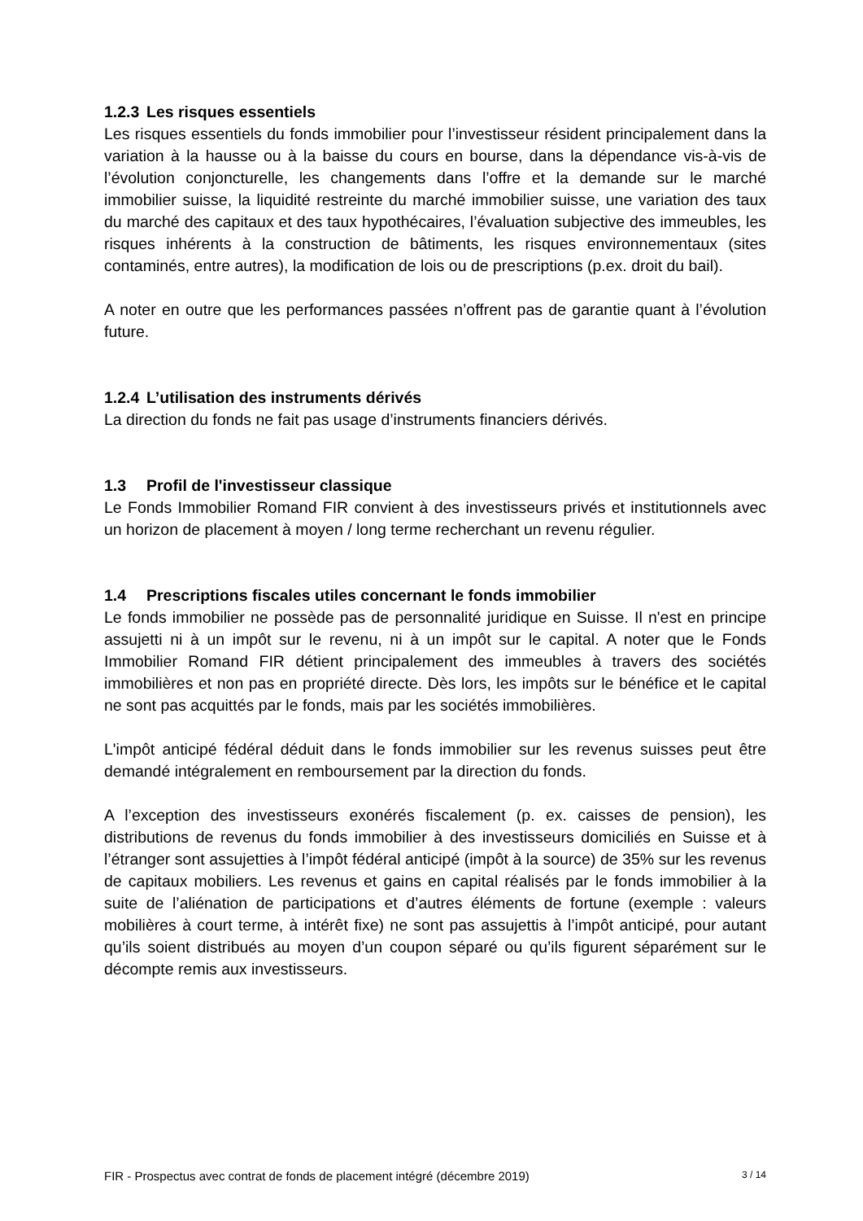1.2.3 Les risques essentiels
Les risques essentiels du fonds immobilier pour l’investisseur résident principalement dans la variation à la hausse ou à la baisse du cours en bourse, dans la dépendance vis-à-vis de l’évolution conjoncturelle, les changements dans l’offre et la demande sur le marché immobilier suisse, la liquidité restreinte du marché immobilier suisse, une variation des taux du marché des capitaux et des taux hypothécaires, l’évaluation subjective des immeubles, les risques inhérents à la construction de bâtiments, les risques environnementaux (sites contaminés, entre autres), la modification de lois ou de prescriptions (p.ex. droit du bail).
A noter en outre que les performances passées n’offrent pas de garantie quant à l’évolution future.
1.2.4 L’utilisation des instruments dérivés
La direction du fonds ne fait pas usage d’instruments financiers dérivés.
1.3 Profil de l'investisseur classique
Le Fonds Immobilier Romand FIR convient à des investisseurs privés et institutionnels avec un horizon de placement à moyen / long terme recherchant un revenu régulier.
1.4 Prescriptions fiscales utiles concernant le fonds immobilier
Le fonds immobilier ne possède pas de personnalité juridique en Suisse. Il n'est en principe assujetti ni à un impôt sur le revenu, ni à un impôt sur le capital. A noter que le Fonds Immobilier Romand FIR détient principalement des immeubles à travers des sociétés immobilières et non pas en propriété directe. Dès lors, les impôts sur le bénéfice et le capital ne sont pas acquittés par le fonds, mais par les sociétés immobilières.
L'impôt anticipé fédéral déduit dans le fonds immobilier sur les revenus suisses peut être demandé intégralement en remboursement par la direction du fonds.
A l’exception des investisseurs exonérés fiscalement (p. ex. caisses de pension), les distributions de revenus du fonds immobilier à des investisseurs domiciliés en Suisse et à l’étranger sont assujetties à l’impôt fédéral anticipé (impôt à la source) de 35% sur les revenus de capitaux mobiliers. Les revenus et gains en capital réalisés par le fonds immobilier à la suite de l’aliénation de participations et d’autres éléments de fortune (exemple : valeurs mobilières à court terme, à intérêt fixe) ne sont pas assujettis à l’impôt anticipé, pour autant qu’ils soient distribués au moyen d’un coupon séparé ou qu’ils figurent séparément sur le décompte remis aux investisseurs.
FIR - Prospectus avec contrat de fonds de placement intégré (décembre 2019) 3 / 14